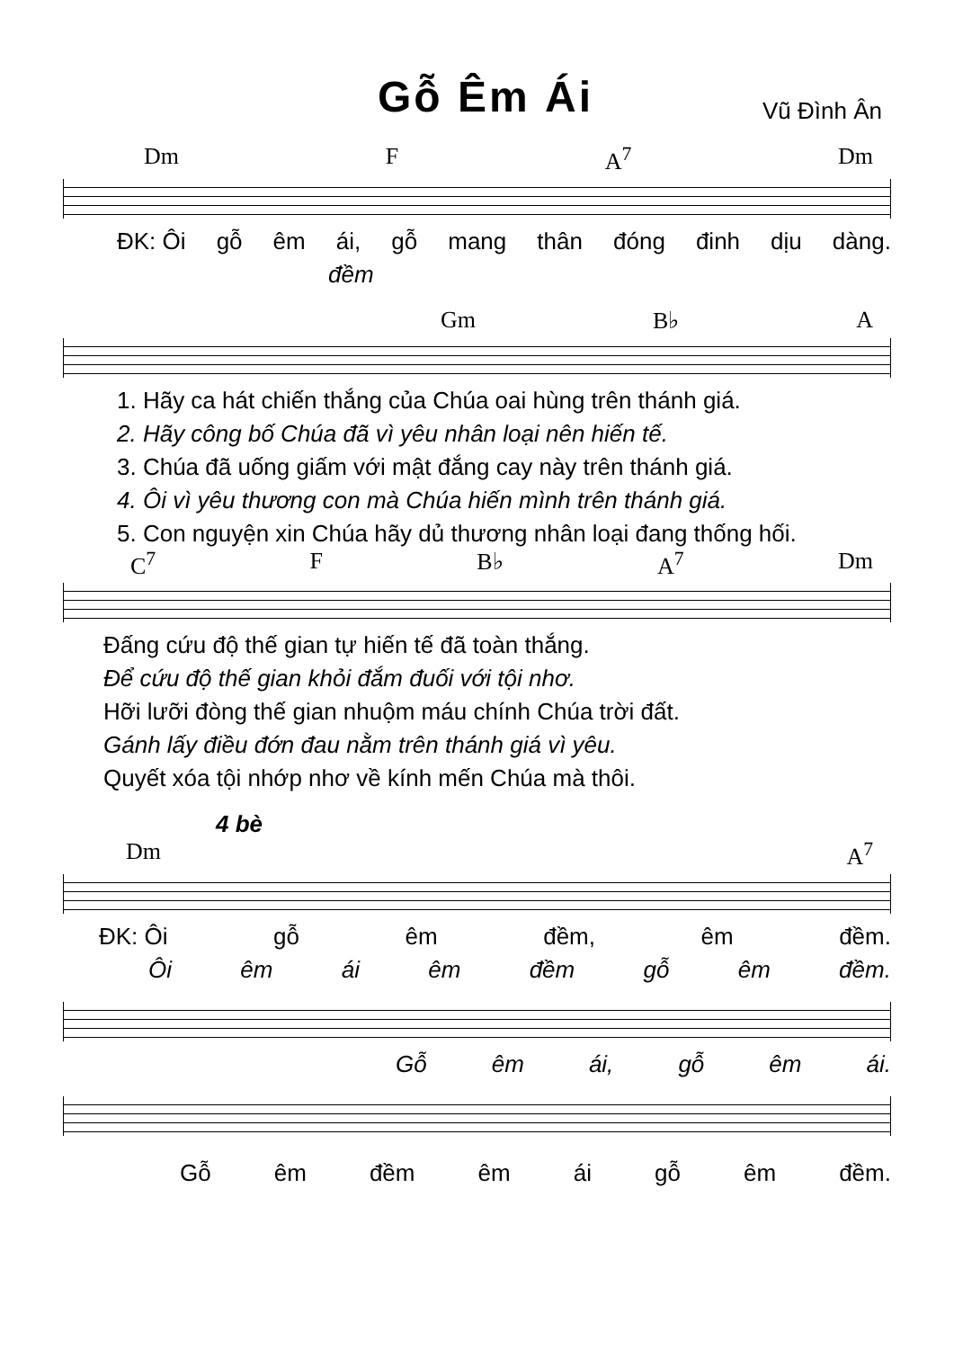Gỗ Êm Ái
Vũ Đình Ân
Dm F A<sup>7</sup> Dm
ĐK: Ôi gỗ êm ái, gỗ mang thân đóng đinh dịu dàng.
đềm
Gm B♭ A
1. Hãy ca hát chiến thắng của Chúa oai hùng trên thánh giá.
2. Hãy công bố Chúa đã vì yêu nhân loại nên hiến tế.
3. Chúa đã uống giấm với mật đắng cay này trên thánh giá.
4. Ôi vì yêu thương con mà Chúa hiến mình trên thánh giá.
5. Con nguyện xin Chúa hãy dủ thương nhân loại đang thống hối.
C<sup>7</sup> F B♭ A<sup>7</sup> Dm
Đấng cứu độ thế gian tự hiến tế đã toàn thắng.
Để cứu độ thế gian khỏi đắm đuối với tội nhơ.
Hỡi lưỡi đòng thế gian nhuộm máu chính Chúa trời đất.
Gánh lấy điều đớn đau nằm trên thánh giá vì yêu.
Quyết xóa tội nhớp nhơ về kính mến Chúa mà thôi.
4 bè
Dm A<sup>7</sup>
ĐK: Ôi gỗ êm đềm, êm đềm.
Ôi êm ái êm đềm gỗ êm đềm.
Gỗ êm ái, gỗ êm ái.
Gỗ êm đềm êm ái gỗ êm đềm.